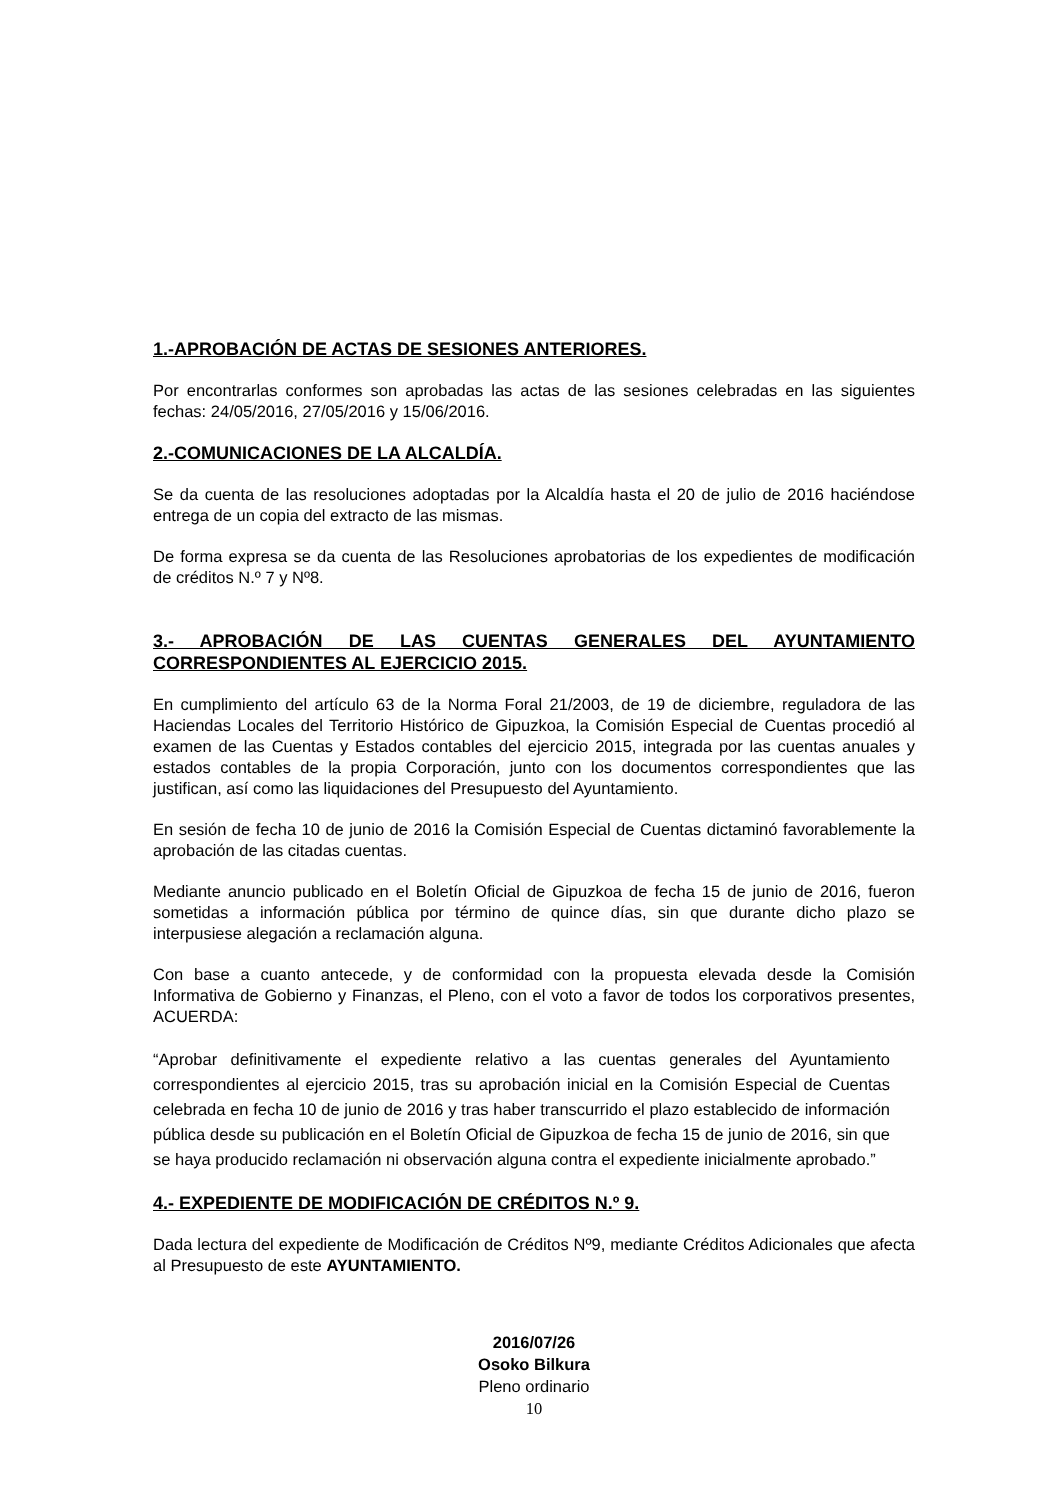1.-APROBACIÓN DE ACTAS DE SESIONES ANTERIORES.
Por encontrarlas conformes son aprobadas las actas de las sesiones celebradas en las siguientes fechas: 24/05/2016, 27/05/2016 y 15/06/2016.
2.-COMUNICACIONES DE LA ALCALDÍA.
Se da cuenta de las resoluciones adoptadas por la Alcaldía hasta el 20 de julio de 2016 haciéndose entrega de un copia del extracto de las mismas.
De forma expresa se da cuenta de las Resoluciones aprobatorias de los expedientes de modificación de créditos N.º 7 y Nº8.
3.- APROBACIÓN DE LAS CUENTAS GENERALES DEL AYUNTAMIENTO CORRESPONDIENTES AL EJERCICIO 2015.
En cumplimiento del artículo 63 de la Norma Foral 21/2003, de 19 de diciembre, reguladora de las Haciendas Locales del Territorio Histórico de Gipuzkoa, la Comisión Especial de Cuentas procedió al examen de las Cuentas y Estados contables del ejercicio 2015, integrada por las cuentas anuales y estados contables de la propia Corporación, junto con los documentos correspondientes que las justifican, así como las liquidaciones del Presupuesto del Ayuntamiento.
En sesión de fecha 10 de junio de 2016 la Comisión Especial de Cuentas dictaminó favorablemente la aprobación de las citadas cuentas.
Mediante anuncio publicado en el Boletín Oficial de Gipuzkoa de fecha 15 de junio de 2016, fueron sometidas a información pública por término de quince días, sin que durante dicho plazo se interpusiese alegación a reclamación alguna.
Con base a cuanto antecede, y de conformidad con la propuesta elevada desde la Comisión Informativa de Gobierno y Finanzas, el Pleno, con el voto a favor de todos los corporativos presentes, ACUERDA:
“Aprobar definitivamente el expediente relativo a las cuentas generales del Ayuntamiento correspondientes al ejercicio 2015, tras su aprobación inicial en la Comisión Especial de Cuentas celebrada en fecha 10 de junio de 2016 y tras haber transcurrido el plazo establecido de información pública desde su publicación en el Boletín Oficial de Gipuzkoa de fecha 15 de junio de 2016, sin que se haya producido reclamación ni observación alguna contra el expediente inicialmente aprobado.”
4.- EXPEDIENTE DE MODIFICACIÓN DE CRÉDITOS N.º 9.
Dada lectura del expediente de Modificación de Créditos Nº9, mediante Créditos Adicionales que afecta al Presupuesto de este AYUNTAMIENTO.
2016/07/26
Osoko Bilkura
Pleno ordinario
10